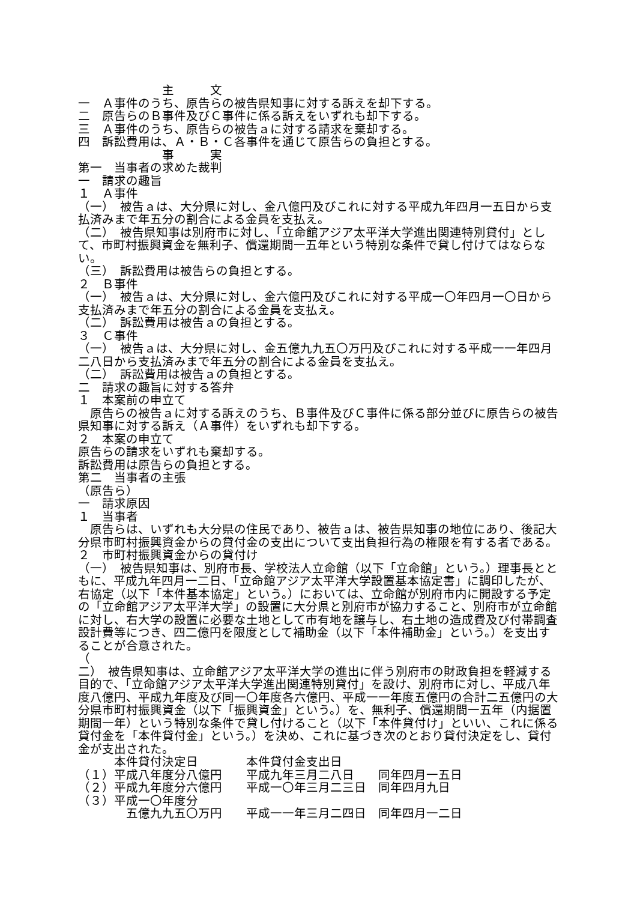主　　　文
一　Ａ事件のうち、原告らの被告県知事に対する訴えを却下する。
二　原告らのＢ事件及びＣ事件に係る訴えをいずれも却下する。
三　Ａ事件のうち、原告らの被告ａに対する請求を棄却する。
四　訴訟費用は、Ａ・Ｂ・Ｃ各事件を通じて原告らの負担とする。
　　　　　　　事　　　実
第一　当事者の求めた裁判
一　請求の趣旨
１　Ａ事件
（一）　被告ａは、大分県に対し、金八億円及びこれに対する平成九年四月一五日から支払済みまで年五分の割合による金員を支払え。
（二）　被告県知事は別府市に対し、「立命館アジア太平洋大学進出関連特別貸付」として、市町村振興資金を無利子、償還期間一五年という特別な条件で貸し付けてはならない。
（三）　訴訟費用は被告らの負担とする。
２　Ｂ事件
（一）　被告ａは、大分県に対し、金六億円及びこれに対する平成一〇年四月一〇日から支払済みまで年五分の割合による金員を支払え。
（二）　訴訟費用は被告ａの負担とする。
３　Ｃ事件
（一）　被告ａは、大分県に対し、金五億九九五〇万円及びこれに対する平成一一年四月二八日から支払済みまで年五分の割合による金員を支払え。
（二）　訴訟費用は被告ａの負担とする。
二　請求の趣旨に対する答弁
１　本案前の申立て
　原告らの被告ａに対する訴えのうち、Ｂ事件及びＣ事件に係る部分並びに原告らの被告県知事に対する訴え（Ａ事件）をいずれも却下する。
２　本案の申立て
原告らの請求をいずれも棄却する。
訴訟費用は原告らの負担とする。
第二　当事者の主張
（原告ら）
一　請求原因
１　当事者
　原告らは、いずれも大分県の住民であり、被告ａは、被告県知事の地位にあり、後記大分県市町村振興資金からの貸付金の支出について支出負担行為の権限を有する者である。
２　市町村振興資金からの貸付け
（一）　被告県知事は、別府市長、学校法人立命館（以下「立命館」という。）理事長とともに、平成九年四月一二日、「立命館アジア太平洋大学設置基本協定書」に調印したが、右協定（以下「本件基本協定」という。）においては、立命館が別府市内に開設する予定の「立命館アジア太平洋大学」の設置に大分県と別府市が協力すること、別府市が立命館に対し、右大学の設置に必要な土地として市有地を譲与し、右土地の造成費及び付帯調査設計費等につき、四二億円を限度として補助金（以下「本件補助金」という。）を支出することが合意された。
（
二）　被告県知事は、立命館アジア太平洋大学の進出に伴う別府市の財政負担を軽減する目的で、「立命館アジア太平洋大学進出関連特別貸付」を設け、別府市に対し、平成八年度八億円、平成九年度及び同一〇年度各六億円、平成一一年度五億円の合計二五億円の大分県市町村振興資金（以下「振興資金」という。）を、無利子、償還期間一五年（内据置期間一年）という特別な条件で貸し付けること（以下「本件貸付け」といい、これに係る貸付金を「本件貸付金」という。）を決め、これに基づき次のとおり貸付決定をし、貸付金が支出された。
　　　本件貸付決定日　　　　本件貸付金支出日
（１）平成八年度分八億円　　平成九年三月二八日　　同年四月一五日
（２）平成九年度分六億円　　平成一〇年三月二三日　同年四月九日
（３）平成一〇年度分
　　　　五億九九五〇万円　　平成一一年三月二四日　同年四月一二日